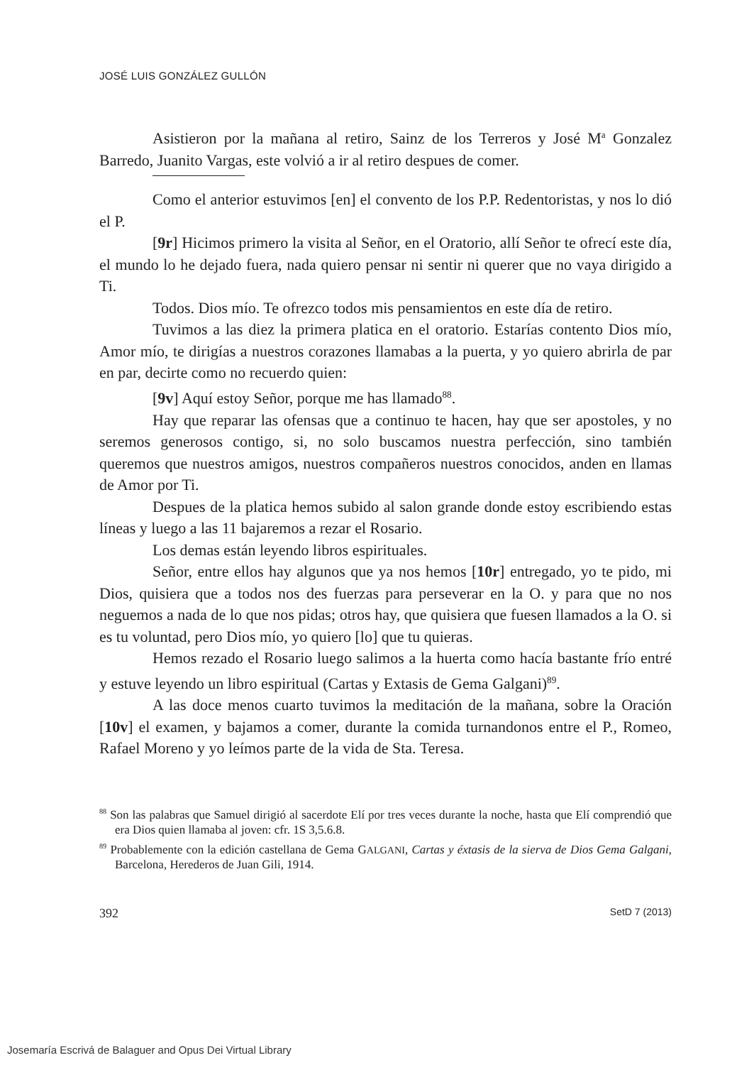JOSÉ LUIS GONZÁLEZ GULLÓN
Asistieron por la mañana al retiro, Sainz de los Terreros y José M<sup>a</sup> Gonzalez Barredo, Juanito Vargas, este volvió a ir al retiro despues de comer.
Como el anterior estuvimos [en] el convento de los P.P. Redentoristas, y nos lo dió el P.
[9r] Hicimos primero la visita al Señor, en el Oratorio, allí Señor te ofrecí este día, el mundo lo he dejado fuera, nada quiero pensar ni sentir ni querer que no vaya dirigido a Ti.
Todos. Dios mío. Te ofrezco todos mis pensamientos en este día de retiro.
Tuvimos a las diez la primera platica en el oratorio. Estarías contento Dios mío, Amor mío, te dirigías a nuestros corazones llamabas a la puerta, y yo quiero abrirla de par en par, decirte como no recuerdo quien:
[9v] Aquí estoy Señor, porque me has llamado<sup>88</sup>.
Hay que reparar las ofensas que a continuo te hacen, hay que ser apostoles, y no seremos generosos contigo, si, no solo buscamos nuestra perfección, sino también queremos que nuestros amigos, nuestros compañeros nuestros conocidos, anden en llamas de Amor por Ti.
Despues de la platica hemos subido al salon grande donde estoy escribiendo estas líneas y luego a las 11 bajaremos a rezar el Rosario.
Los demas están leyendo libros espirituales.
Señor, entre ellos hay algunos que ya nos hemos [10r] entregado, yo te pido, mi Dios, quisiera que a todos nos des fuerzas para perseverar en la O. y para que no nos neguemos a nada de lo que nos pidas; otros hay, que quisiera que fuesen llamados a la O. si es tu voluntad, pero Dios mío, yo quiero [lo] que tu quieras.
Hemos rezado el Rosario luego salimos a la huerta como hacía bastante frío entré y estuve leyendo un libro espiritual (Cartas y Extasis de Gema Galgani)<sup>89</sup>.
A las doce menos cuarto tuvimos la meditación de la mañana, sobre la Oración [10v] el examen, y bajamos a comer, durante la comida turnandonos entre el P., Romeo, Rafael Moreno y yo leímos parte de la vida de Sta. Teresa.
<sup>88</sup> Son las palabras que Samuel dirigió al sacerdote Elí por tres veces durante la noche, hasta que Elí comprendió que era Dios quien llamaba al joven: cfr. 1S 3,5.6.8.
<sup>89</sup> Probablemente con la edición castellana de Gema GALGANI, Cartas y éxtasis de la sierva de Dios Gema Galgani, Barcelona, Herederos de Juan Gili, 1914.
392 SetD 7 (2013)
Josemaría Escrivá de Balaguer and Opus Dei Virtual Library